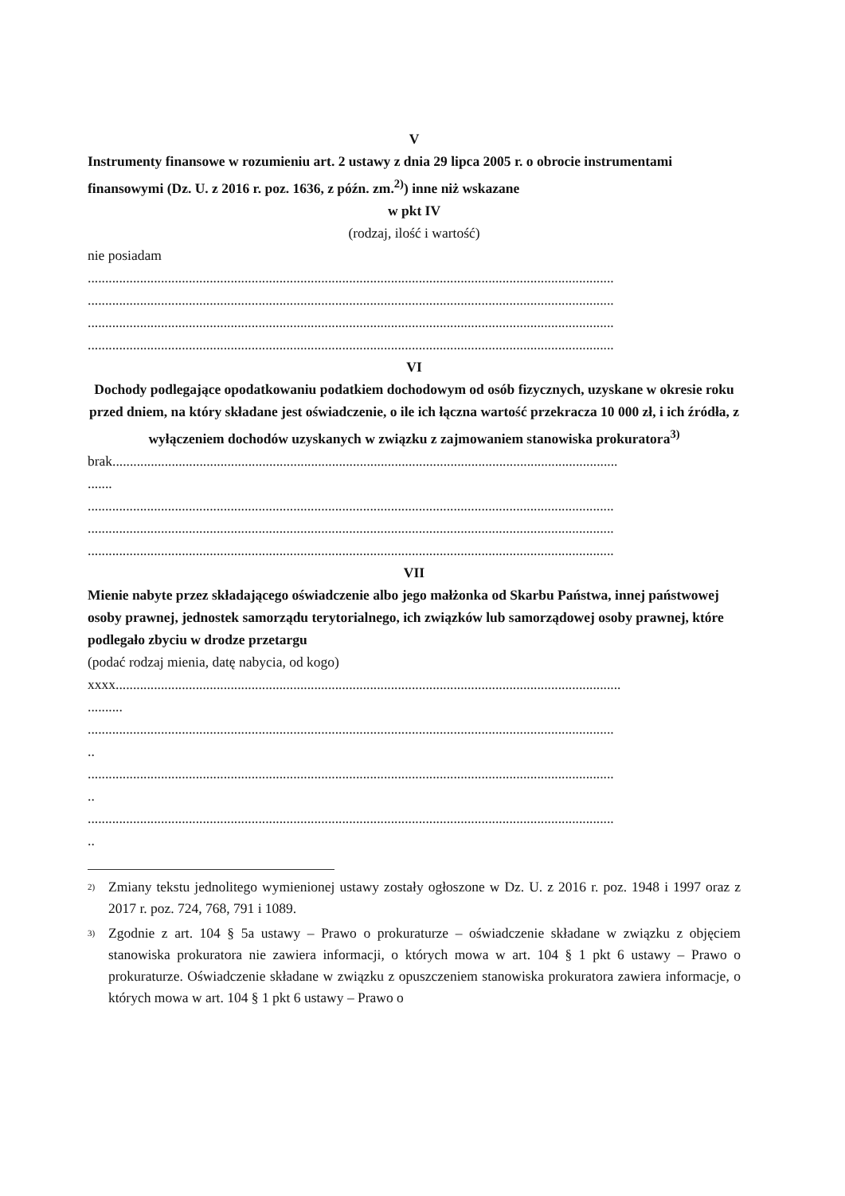V
Instrumenty finansowe w rozumieniu art. 2 ustawy z dnia 29 lipca 2005 r. o obrocie instrumentami finansowymi (Dz. U. z 2016 r. poz. 1636, z późn. zm.<sup>2)</sup>) inne niż wskazane
w pkt IV
(rodzaj, ilość i wartość)
nie posiadam
.......................................................................................................................................................
.......................................................................................................................................................
.......................................................................................................................................................
.......................................................................................................................................................
VI
Dochody podlegające opodatkowaniu podatkiem dochodowym od osób fizycznych, uzyskane w okresie roku przed dniem, na który składane jest oświadczenie, o ile ich łączna wartość przekracza 10 000 zł, i ich źródła, z wyłączeniem dochodów uzyskanych w związku z zajmowaniem stanowiska prokuratora<sup>3)</sup>
brak.................................................................................................................................................
.......
.......................................................................................................................................................
.......................................................................................................................................................
.......................................................................................................................................................
VII
Mienie nabyte przez składającego oświadczenie albo jego małżonka od Skarbu Państwa, innej państwowej osoby prawnej, jednostek samorządu terytorialnego, ich związków lub samorządowej osoby prawnej, które podlegało zbyciu w drodze przetargu
(podać rodzaj mienia, datę nabycia, od kogo)
xxxx.................................................................................................................................................
..........
.......................................................................................................................................................
..
.......................................................................................................................................................
..
.......................................................................................................................................................
..
<sup>2)</sup>
Zmiany tekstu jednolitego wymienionej ustawy zostały ogłoszone w Dz. U. z 2016 r. poz. 1948 i 1997 oraz z 2017 r. poz. 724, 768, 791 i 1089.
<sup>3)</sup>
Zgodnie z art. 104 § 5a ustawy – Prawo o prokuraturze – oświadczenie składane w związku z objęciem stanowiska prokuratora nie zawiera informacji, o których mowa w art. 104 § 1 pkt 6 ustawy – Prawo o prokuraturze. Oświadczenie składane w związku z opuszczeniem stanowiska prokuratora zawiera informacje, o których mowa w art. 104 § 1 pkt 6 ustawy – Prawo o